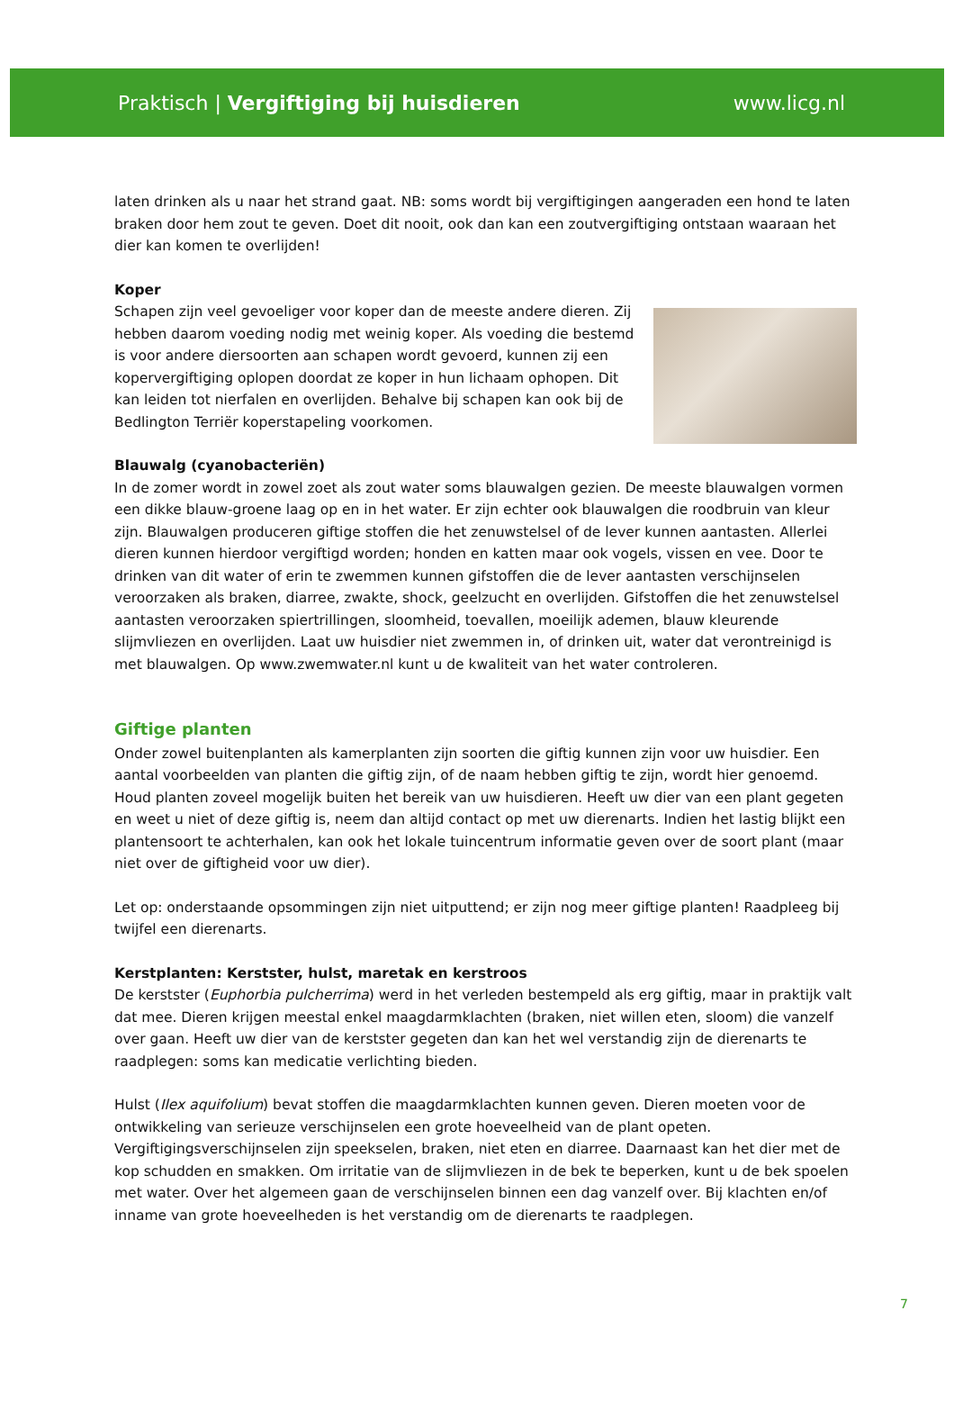Praktisch | Vergiftiging bij huisdieren www.licg.nl
laten drinken als u naar het strand gaat. NB: soms wordt bij vergiftigingen aangeraden een hond te laten braken door hem zout te geven. Doet dit nooit, ook dan kan een zoutvergiftiging ontstaan waaraan het dier kan komen te overlijden!
Koper
Schapen zijn veel gevoeliger voor koper dan de meeste andere dieren. Zij hebben daarom voeding nodig met weinig koper. Als voeding die bestemd is voor andere diersoorten aan schapen wordt gevoerd, kunnen zij een kopervergiftiging oplopen doordat ze koper in hun lichaam ophopen. Dit kan leiden tot nierfalen en overlijden. Behalve bij schapen kan ook bij de Bedlington Terriër koperstapeling voorkomen.
Blauwalg (cyanobacteriën)
In de zomer wordt in zowel zoet als zout water soms blauwalgen gezien. De meeste blauwalgen vormen een dikke blauw-groene laag op en in het water. Er zijn echter ook blauwalgen die roodbruin van kleur zijn. Blauwalgen produceren giftige stoffen die het zenuwstelsel of de lever kunnen aantasten. Allerlei dieren kunnen hierdoor vergiftigd worden; honden en katten maar ook vogels, vissen en vee. Door te drinken van dit water of erin te zwemmen kunnen gifstoffen die de lever aantasten verschijnselen veroorzaken als braken, diarree, zwakte, shock, geelzucht en overlijden. Gifstoffen die het zenuwstelsel aantasten veroorzaken spiertrillingen, sloomheid, toevallen, moeilijk ademen, blauw kleurende slijmvliezen en overlijden. Laat uw huisdier niet zwemmen in, of drinken uit, water dat verontreinigd is met blauwalgen. Op www.zwemwater.nl kunt u de kwaliteit van het water controleren.
Giftige planten
Onder zowel buitenplanten als kamerplanten zijn soorten die giftig kunnen zijn voor uw huisdier. Een aantal voorbeelden van planten die giftig zijn, of de naam hebben giftig te zijn, wordt hier genoemd. Houd planten zoveel mogelijk buiten het bereik van uw huisdieren. Heeft uw dier van een plant gegeten en weet u niet of deze giftig is, neem dan altijd contact op met uw dierenarts. Indien het lastig blijkt een plantensoort te achterhalen, kan ook het lokale tuincentrum informatie geven over de soort plant (maar niet over de giftigheid voor uw dier).
Let op: onderstaande opsommingen zijn niet uitputtend; er zijn nog meer giftige planten! Raadpleeg bij twijfel een dierenarts.
Kerstplanten: Kerstster, hulst, maretak en kerstroos
De kerstster (Euphorbia pulcherrima) werd in het verleden bestempeld als erg giftig, maar in praktijk valt dat mee. Dieren krijgen meestal enkel maagdarmklachten (braken, niet willen eten, sloom) die vanzelf over gaan. Heeft uw dier van de kerstster gegeten dan kan het wel verstandig zijn de dierenarts te raadplegen: soms kan medicatie verlichting bieden.
Hulst (Ilex aquifolium) bevat stoffen die maagdarmklachten kunnen geven. Dieren moeten voor de ontwikkeling van serieuze verschijnselen een grote hoeveelheid van de plant opeten. Vergiftigingsverschijnselen zijn speekselen, braken, niet eten en diarree. Daarnaast kan het dier met de kop schudden en smakken. Om irritatie van de slijmvliezen in de bek te beperken, kunt u de bek spoelen met water. Over het algemeen gaan de verschijnselen binnen een dag vanzelf over. Bij klachten en/of inname van grote hoeveelheden is het verstandig om de dierenarts te raadplegen.
7